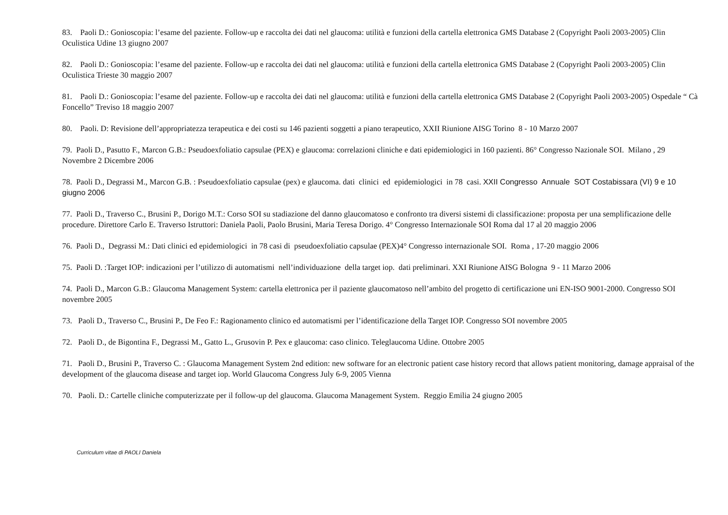83. Paoli D.: Gonioscopia: l’esame del paziente. Follow-up e raccolta dei dati nel glaucoma: utilità e funzioni della cartella elettronica GMS Database 2 (Copyright Paoli 2003-2005) Clin Oculistica Udine 13 giugno 2007
82. Paoli D.: Gonioscopia: l’esame del paziente. Follow-up e raccolta dei dati nel glaucoma: utilità e funzioni della cartella elettronica GMS Database 2 (Copyright Paoli 2003-2005) Clin Oculistica Trieste 30 maggio 2007
81. Paoli D.: Gonioscopia: l’esame del paziente. Follow-up e raccolta dei dati nel glaucoma: utilità e funzioni della cartella elettronica GMS Database 2 (Copyright Paoli 2003-2005) Ospedale “ Cà Foncello” Treviso 18 maggio 2007
80. Paoli. D: Revisione dell’appropriatezza terapeutica e dei costi su 146 pazienti soggetti a piano terapeutico, XXII Riunione AISG Torino 8 - 10 Marzo 2007
79. Paoli D., Pasutto F., Marcon G.B.: Pseudoexfoliatio capsulae (PEX) e glaucoma: correlazioni cliniche e dati epidemiologici in 160 pazienti. 86° Congresso Nazionale SOI. Milano , 29 Novembre 2 Dicembre 2006
78. Paoli D., Degrassi M., Marcon G.B. : Pseudoexfoliatio capsulae (pex) e glaucoma. dati clinici ed epidemiologici in 78 casi. XXII Congresso Annuale SOT Costabissara (VI) 9 e 10 giugno 2006
77. Paoli D., Traverso C., Brusini P., Dorigo M.T.: Corso SOI su stadiazione del danno glaucomatoso e confronto tra diversi sistemi di classificazione: proposta per una semplificazione delle procedure. Direttore Carlo E. Traverso Istruttori: Daniela Paoli, Paolo Brusini, Maria Teresa Dorigo. 4° Congresso Internazionale SOI Roma dal 17 al 20 maggio 2006
76. Paoli D., Degrassi M.: Dati clinici ed epidemiologici in 78 casi di pseudoexfoliatio capsulae (PEX)4° Congresso internazionale SOI. Roma , 17-20 maggio 2006
75. Paoli D. :Target IOP: indicazioni per l’utilizzo di automatismi nell’individuazione della target iop. dati preliminari. XXI Riunione AISG Bologna 9 - 11 Marzo 2006
74. Paoli D., Marcon G.B.: Glaucoma Management System: cartella elettronica per il paziente glaucomatoso nell’ambito del progetto di certificazione uni EN-ISO 9001-2000. Congresso SOI novembre 2005
73. Paoli D., Traverso C., Brusini P., De Feo F.: Ragionamento clinico ed automatismi per l’identificazione della Target IOP. Congresso SOI novembre 2005
72. Paoli D., de Bigontina F., Degrassi M., Gatto L., Grusovin P. Pex e glaucoma: caso clinico. Teleglaucoma Udine. Ottobre 2005
71. Paoli D., Brusini P., Traverso C. : Glaucoma Management System 2nd edition: new software for an electronic patient case history record that allows patient monitoring, damage appraisal of the development of the glaucoma disease and target iop. World Glaucoma Congress July 6-9, 2005 Vienna
70. Paoli. D.: Cartelle cliniche computerizzate per il follow-up del glaucoma. Glaucoma Management System. Reggio Emilia 24 giugno 2005
Curriculum vitae di PAOLI Daniela